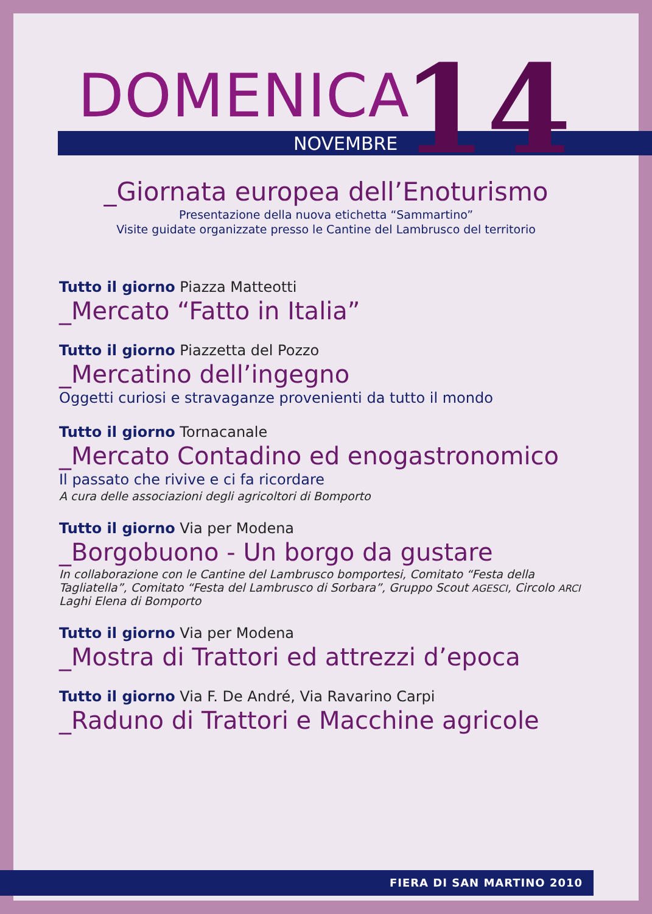DOMENICA
NOVEMBRE 14
_Giornata europea dell’Enoturismo
Presentazione della nuova etichetta “Sammartino”
Visite guidate organizzate presso le Cantine del Lambrusco del territorio
Tutto il giorno Piazza Matteotti
_Mercato “Fatto in Italia”
Tutto il giorno Piazzetta del Pozzo
_Mercatino dell’ingegno
Oggetti curiosi e stravaganze provenienti da tutto il mondo
Tutto il giorno Tornacanale
_Mercato Contadino ed enogastronomico
Il passato che rivive e ci fa ricordare
A cura delle associazioni degli agricoltori di Bomporto
Tutto il giorno Via per Modena
_Borgobuono - Un borgo da gustare
In collaborazione con le Cantine del Lambrusco bomportesi, Comitato “Festa della Tagliatella”, Comitato “Festa del Lambrusco di Sorbara”, Gruppo Scout AGESCI, Circolo ARCI Laghi Elena di Bomporto
Tutto il giorno Via per Modena
_Mostra di Trattori ed attrezzi d’epoca
Tutto il giorno Via F. De André, Via Ravarino Carpi
_Raduno di Trattori e Macchine agricole
FIERA DI SAN MARTINO 2010